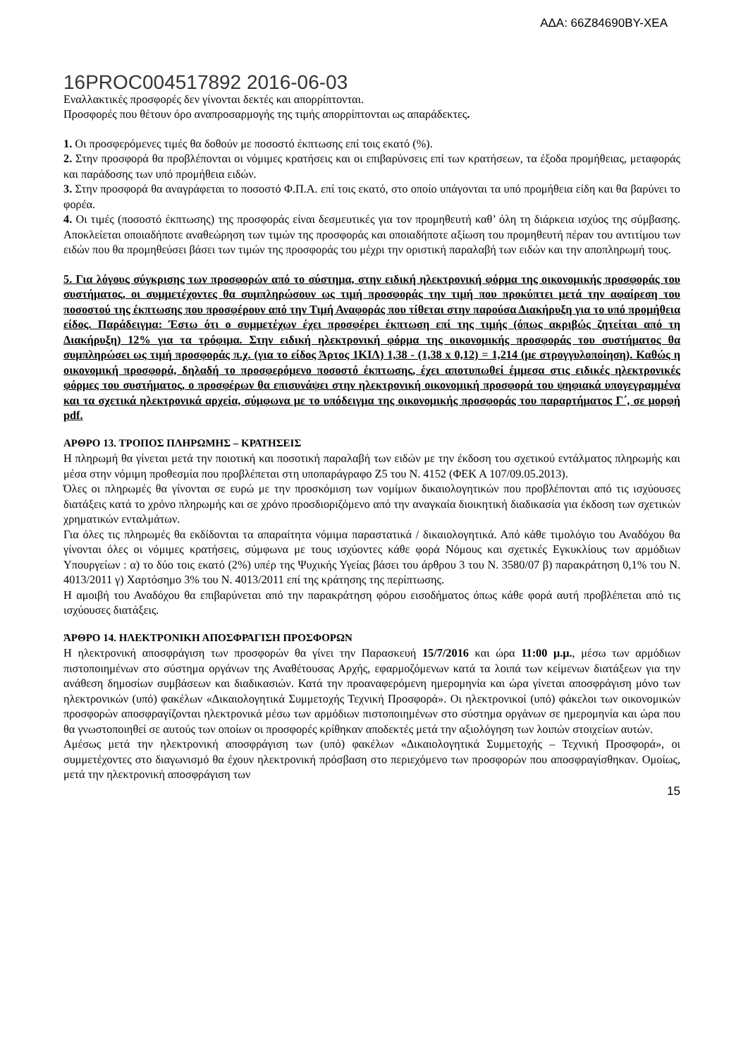ΑΔΑ: 66Ζ84690ΒΥ-ΧΕΑ
16PROC004517892 2016-06-03
Εναλλακτικές προσφορές δεν γίνονται δεκτές και απορρίπτονται.
Προσφορές που θέτουν όρο αναπροσαρμογής της τιμής απορρίπτονται ως απαράδεκτες.
1. Οι προσφερόμενες τιμές θα δοθούν με ποσοστό έκπτωσης επί τοις εκατό (%).
2. Στην προσφορά θα προβλέπονται οι νόμιμες κρατήσεις και οι επιβαρύνσεις επί των κρατήσεων, τα έξοδα προμήθειας, μεταφοράς και παράδοσης των υπό προμήθεια ειδών.
3. Στην προσφορά θα αναγράφεται το ποσοστό Φ.Π.Α. επί τοις εκατό, στο οποίο υπάγονται τα υπό προμήθεια είδη και θα βαρύνει το φορέα.
4. Οι τιμές (ποσοστό έκπτωσης) της προσφοράς είναι δεσμευτικές για τον προμηθευτή καθ’ όλη τη διάρκεια ισχύος της σύμβασης. Αποκλείεται οποιαδήποτε αναθεώρηση των τιμών της προσφοράς και οποιαδήποτε αξίωση του προμηθευτή πέραν του αντιτίμου των ειδών που θα προμηθεύσει βάσει των τιμών της προσφοράς του μέχρι την οριστική παραλαβή των ειδών και την αποπληρωμή τους.
5. Για λόγους σύγκρισης των προσφορών από το σύστημα, στην ειδική ηλεκτρονική φόρμα της οικονομικής προσφοράς του συστήματος, οι συμμετέχοντες θα συμπληρώσουν ως τιμή προσφοράς την τιμή που προκύπτει μετά την αφαίρεση του ποσοστού της έκπτωσης που προσφέρουν από την Τιμή Αναφοράς που τίθεται στην παρούσα Διακήρυξη για το υπό προμήθεια είδος. Παράδειγμα: Έστω ότι ο συμμετέχων έχει προσφέρει έκπτωση επί της τιμής (όπως ακριβώς ζητείται από τη Διακήρυξη) 12% για τα τρόφιμα. Στην ειδική ηλεκτρονική φόρμα της οικονομικής προσφοράς του συστήματος θα συμπληρώσει ως τιμή προσφοράς π.χ. (για το είδος Άρτος 1ΚΙΛ) 1,38 - (1,38 x 0,12) = 1,214 (με στρογγυλοποίηση). Καθώς η οικονομική προσφορά, δηλαδή το προσφερόμενο ποσοστό έκπτωσης, έχει αποτυπωθεί έμμεσα στις ειδικές ηλεκτρονικές φόρμες του συστήματος, ο προσφέρων θα επισυνάψει στην ηλεκτρονική οικονομική προσφορά του ψηφιακά υπογεγραμμένα και τα σχετικά ηλεκτρονικά αρχεία, σύμφωνα με το υπόδειγμα της οικονομικής προσφοράς του παραρτήματος Γ΄, σε μορφή pdf.
ΑΡΘΡΟ 13. ΤΡΟΠΟΣ ΠΛΗΡΩΜΗΣ – ΚΡΑΤΗΣΕΙΣ
Η πληρωμή θα γίνεται μετά την ποιοτική και ποσοτική παραλαβή των ειδών με την έκδοση του σχετικού εντάλματος πληρωμής και μέσα στην νόμιμη προθεσμία που προβλέπεται στη υποπαράγραφο Ζ5 του Ν. 4152 (ΦΕΚ Α 107/09.05.2013).
Όλες οι πληρωμές θα γίνονται σε ευρώ με την προσκόμιση των νομίμων δικαιολογητικών που προβλέπονται από τις ισχύουσες διατάξεις κατά το χρόνο πληρωμής και σε χρόνο προσδιοριζόμενο από την αναγκαία διοικητική διαδικασία για έκδοση των σχετικών χρηματικών ενταλμάτων.
Για όλες τις πληρωμές θα εκδίδονται τα απαραίτητα νόμιμα παραστατικά / δικαιολογητικά. Από κάθε τιμολόγιο του Αναδόχου θα γίνονται όλες οι νόμιμες κρατήσεις, σύμφωνα με τους ισχύοντες κάθε φορά Νόμους και σχετικές Εγκυκλίους των αρμόδιων Υπουργείων : α) το δύο τοις εκατό (2%) υπέρ της Ψυχικής Υγείας βάσει του άρθρου 3 του Ν. 3580/07 β) παρακράτηση 0,1% του Ν. 4013/2011 γ) Χαρτόσημο 3% του Ν. 4013/2011 επί της κράτησης της περίπτωσης.
Η αμοιβή του Αναδόχου θα επιβαρύνεται από την παρακράτηση φόρου εισοδήματος όπως κάθε φορά αυτή προβλέπεται από τις ισχύουσες διατάξεις.
ΆΡΘΡΟ 14. ΗΛΕΚΤΡΟΝΙΚΗ ΑΠΟΣΦΡΑΓΙΣΗ ΠΡΟΣΦΟΡΩΝ
Η ηλεκτρονική αποσφράγιση των προσφορών θα γίνει την Παρασκευή 15/7/2016 και ώρα 11:00 μ.μ., μέσω των αρμόδιων πιστοποιημένων στο σύστημα οργάνων της Αναθέτουσας Αρχής, εφαρμοζόμενων κατά τα λοιπά των κείμενων διατάξεων για την ανάθεση δημοσίων συμβάσεων και διαδικασιών. Κατά την προαναφερόμενη ημερομηνία και ώρα γίνεται αποσφράγιση μόνο των ηλεκτρονικών (υπό) φακέλων «Δικαιολογητικά Συμμετοχής Τεχνική Προσφορά». Οι ηλεκτρονικοί (υπό) φάκελοι των οικονομικών προσφορών αποσφραγίζονται ηλεκτρονικά μέσω των αρμόδιων πιστοποιημένων στο σύστημα οργάνων σε ημερομηνία και ώρα που θα γνωστοποιηθεί σε αυτούς των οποίων οι προσφορές κρίθηκαν αποδεκτές μετά την αξιολόγηση των λοιπών στοιχείων αυτών.
Αμέσως μετά την ηλεκτρονική αποσφράγιση των (υπό) φακέλων «Δικαιολογητικά Συμμετοχής – Τεχνική Προσφορά», οι συμμετέχοντες στο διαγωνισμό θα έχουν ηλεκτρονική πρόσβαση στο περιεχόμενο των προσφορών που αποσφραγίσθηκαν. Ομοίως, μετά την ηλεκτρονική αποσφράγιση των
15